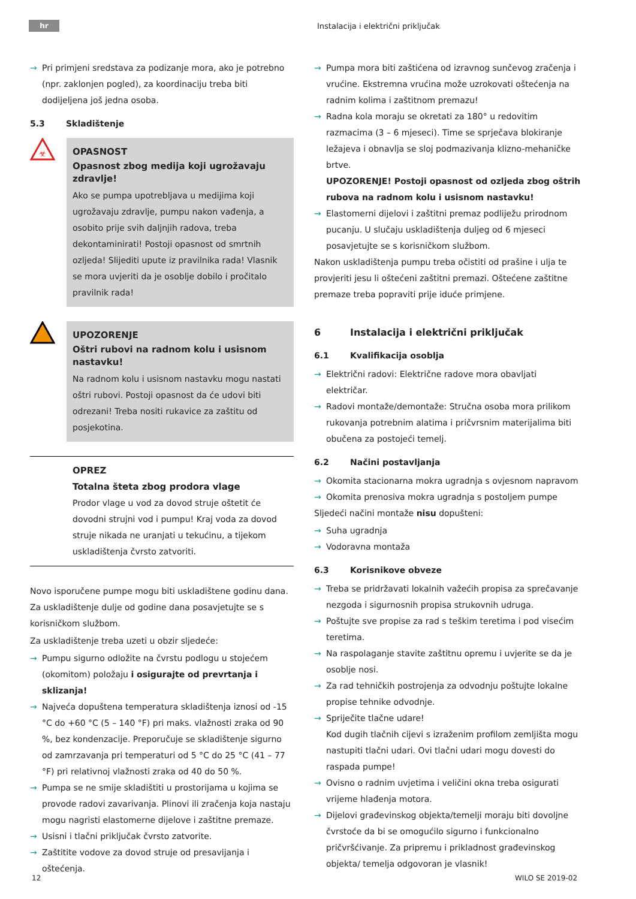hr
Instalacija i električni priključak
→ Pri primjeni sredstava za podizanje mora, ako je potrebno (npr. zaklonjen pogled), za koordinaciju treba biti dodijeljena još jedna osoba.
5.3 Skladištenje
☣
OPASNOST
Opasnost zbog medija koji ugrožavaju zdravlje!
Ako se pumpa upotrebljava u medijima koji ugrožavaju zdravlje, pumpu nakon vađenja, a osobito prije svih daljnjih radova, treba dekontaminirati! Postoji opasnost od smrtnih ozljeda! Slijediti upute iz pravilnika rada! Vlasnik se mora uvjeriti da je osoblje dobilo i pročitalo pravilnik rada!
UPOZORENJE
Oštri rubovi na radnom kolu i usisnom nastavku!
Na radnom kolu i usisnom nastavku mogu nastati oštri rubovi. Postoji opasnost da će udovi biti odrezani! Treba nositi rukavice za zaštitu od posjekotina.
OPREZ
Totalna šteta zbog prodora vlage
Prodor vlage u vod za dovod struje oštetit će dovodni strujni vod i pumpu! Kraj voda za dovod struje nikada ne uranjati u tekućinu, a tijekom uskladištenja čvrsto zatvoriti.
Novo isporučene pumpe mogu biti uskladištene godinu dana. Za uskladištenje dulje od godine dana posavjetujte se s korisničkom službom.
Za uskladištenje treba uzeti u obzir sljedeće:
→ Pumpu sigurno odložite na čvrstu podlogu u stojećem (okomitom) položaju i osigurajte od prevrtanja i sklizanja!
→ Najveća dopuštena temperatura skladištenja iznosi od -15 °C do +60 °C (5 – 140 °F) pri maks. vlažnosti zraka od 90 %, bez kondenzacije. Preporučuje se skladištenje sigurno od zamrzavanja pri temperaturi od 5 °C do 25 °C (41 – 77 °F) pri relativnoj vlažnosti zraka od 40 do 50 %.
→ Pumpa se ne smije skladištiti u prostorijama u kojima se provode radovi zavarivanja. Plinovi ili zračenja koja nastaju mogu nagristi elastomerne dijelove i zaštitne premaze.
→ Usisni i tlačni priključak čvrsto zatvorite.
→ Zaštitite vodove za dovod struje od presavijanja i oštećenja.
→ Pumpa mora biti zaštićena od izravnog sunčevog zračenja i vrućine. Ekstremna vrućina može uzrokovati oštećenja na radnim kolima i zaštitnom premazu!
→ Radna kola moraju se okretati za 180° u redovitim razmacima (3 – 6 mjeseci). Time se sprječava blokiranje ležajeva i obnavlja se sloj podmazivanja klizno-mehaničke brtve.
UPOZORENJE! Postoji opasnost od ozljeda zbog oštrih rubova na radnom kolu i usisnom nastavku!
→ Elastomerni dijelovi i zaštitni premaz podliježu prirodnom pucanju. U slučaju uskladištenja duljeg od 6 mjeseci posavjetujte se s korisničkom službom.
Nakon uskladištenja pumpu treba očistiti od prašine i ulja te provjeriti jesu li oštećeni zaštitni premazi. Oštećene zaštitne premaze treba popraviti prije iduće primjene.
6 Instalacija i električni priključak
6.1 Kvalifikacija osoblja
→ Električni radovi: Električne radove mora obavljati električar.
→ Radovi montaže/demontaže: Stručna osoba mora prilikom rukovanja potrebnim alatima i pričvrsnim materijalima biti obučena za postojeći temelj.
6.2 Načini postavljanja
→ Okomita stacionarna mokra ugradnja s ovjesnom napravom
→ Okomita prenosiva mokra ugradnja s postoljem pumpe
Sljedeći načini montaže nisu dopušteni:
→ Suha ugradnja
→ Vodoravna montaža
6.3 Korisnikove obveze
→ Treba se pridržavati lokalnih važećih propisa za sprečavanje nezgoda i sigurnosnih propisa strukovnih udruga.
→ Poštujte sve propise za rad s teškim teretima i pod visećim teretima.
→ Na raspolaganje stavite zaštitnu opremu i uvjerite se da je osoblje nosi.
→ Za rad tehničkih postrojenja za odvodnju poštujte lokalne propise tehnike odvodnje.
→ Spriječite tlačne udare!
Kod dugih tlačnih cijevi s izraženim profilom zemljišta mogu nastupiti tlačni udari. Ovi tlačni udari mogu dovesti do raspada pumpe!
→ Ovisno o radnim uvjetima i veličini okna treba osigurati vrijeme hlađenja motora.
→ Dijelovi građevinskog objekta/temelji moraju biti dovoljne čvrstoće da bi se omogućilo sigurno i funkcionalno pričvršćivanje. Za pripremu i prikladnost građevinskog objekta/ temelja odgovoran je vlasnik!
12 WILO SE 2019-02